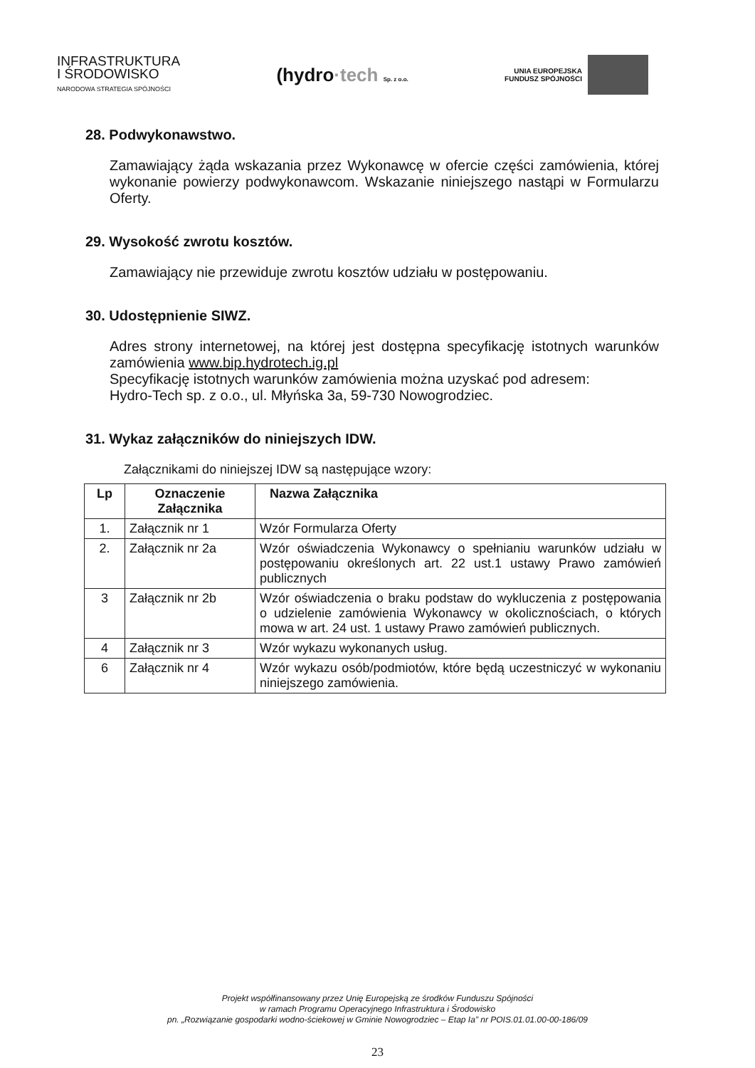INFRASTRUKTURA
I ŚRODOWISKO
NARODOWA STRATEGIA SPÓJNOŚCI
(hydro·tech Sp. z o.o.
UNIA EUROPEJSKA
FUNDUSZ SPÓJNOŚCI
28. Podwykonawstwo.
Zamawiający żąda wskazania przez Wykonawcę w ofercie części zamówienia, której wykonanie powierzy podwykonawcom. Wskazanie niniejszego nastąpi w Formularzu Oferty.
29. Wysokość zwrotu kosztów.
Zamawiający nie przewiduje zwrotu kosztów udziału w postępowaniu.
30. Udostępnienie SIWZ.
Adres strony internetowej, na której jest dostępna specyfikację istotnych warunków zamówienia www.bip.hydrotech.ig.pl
Specyfikację istotnych warunków zamówienia można uzyskać pod adresem:
Hydro-Tech sp. z o.o., ul. Młyńska 3a, 59-730 Nowogrodziec.
31. Wykaz załączników do niniejszych IDW.
Załącznikami do niniejszej IDW są następujące wzory:
| Lp | Oznaczenie Załącznika | Nazwa Załącznika |
| --- | --- | --- |
| 1. | Załącznik nr 1 | Wzór Formularza Oferty |
| 2. | Załącznik nr 2a | Wzór oświadczenia Wykonawcy o spełnianiu warunków udziału w postępowaniu określonych art. 22 ust.1 ustawy Prawo zamówień publicznych |
| 3 | Załącznik nr 2b | Wzór oświadczenia o braku podstaw do wykluczenia z postępowania o udzielenie zamówienia Wykonawcy w okolicznościach, o których mowa w art. 24 ust. 1 ustawy Prawo zamówień publicznych. |
| 4 | Załącznik nr 3 | Wzór wykazu wykonanych usług. |
| 6 | Załącznik nr 4 | Wzór wykazu osób/podmiotów, które będą uczestniczyć w wykonaniu niniejszego zamówienia. |
Projekt współfinansowany przez Unię Europejską ze środków Funduszu Spójności
w ramach Programu Operacyjnego Infrastruktura i Środowisko
pn. „Rozwiązanie gospodarki wodno-ściekowej w Gminie Nowogrodziec – Etap Ia” nr POIS.01.01.00-00-186/09
23